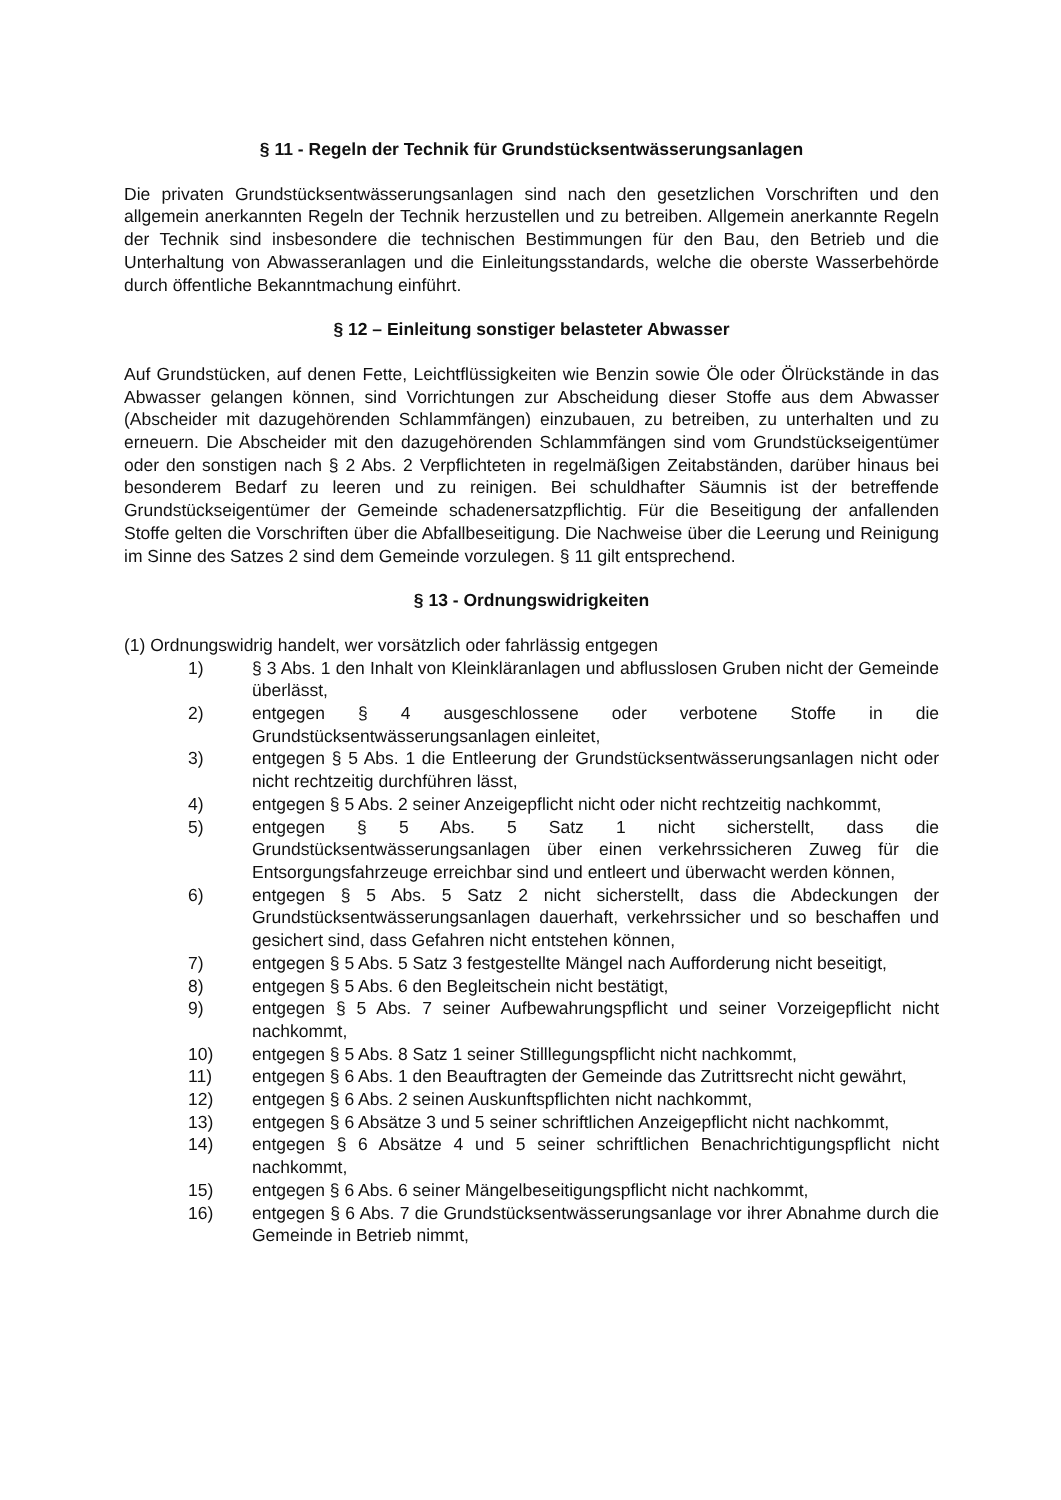§ 11 - Regeln der Technik für Grundstücksentwässerungsanlagen
Die privaten Grundstücksentwässerungsanlagen sind nach den gesetzlichen Vorschriften und den allgemein anerkannten Regeln der Technik herzustellen und zu betreiben. Allgemein anerkannte Regeln der Technik sind insbesondere die technischen Bestimmungen für den Bau, den Betrieb und die Unterhaltung von Abwasseranlagen und die Einleitungsstandards, welche die oberste Wasserbehörde durch öffentliche Bekanntmachung einführt.
§ 12 – Einleitung sonstiger belasteter Abwasser
Auf Grundstücken, auf denen Fette, Leichtflüssigkeiten wie Benzin sowie Öle oder Ölrückstände in das Abwasser gelangen können, sind Vorrichtungen zur Abscheidung dieser Stoffe aus dem Abwasser (Abscheider mit dazugehörenden Schlammfängen) einzubauen, zu betreiben, zu unterhalten und zu erneuern. Die Abscheider mit den dazugehörenden Schlammfängen sind vom Grundstückseigentümer oder den sonstigen nach § 2 Abs. 2 Verpflichteten in regelmäßigen Zeitabständen, darüber hinaus bei besonderem Bedarf zu leeren und zu reinigen. Bei schuldhafter Säumnis ist der betreffende Grundstückseigentümer der Gemeinde schadenersatzpflichtig. Für die Beseitigung der anfallenden Stoffe gelten die Vorschriften über die Abfallbeseitigung. Die Nachweise über die Leerung und Reinigung im Sinne des Satzes 2 sind dem Gemeinde vorzulegen. § 11 gilt entsprechend.
§ 13 - Ordnungswidrigkeiten
(1) Ordnungswidrig handelt, wer vorsätzlich oder fahrlässig entgegen
1) § 3 Abs. 1 den Inhalt von Kleinkläranlagen und abflusslosen Gruben nicht der Gemeinde überlässt,
2) entgegen § 4 ausgeschlossene oder verbotene Stoffe in die Grundstücksentwässerungsanlagen einleitet,
3) entgegen § 5 Abs. 1 die Entleerung der Grundstücksentwässerungsanlagen nicht oder nicht rechtzeitig durchführen lässt,
4) entgegen § 5 Abs. 2 seiner Anzeigepflicht nicht oder nicht rechtzeitig nachkommt,
5) entgegen § 5 Abs. 5 Satz 1 nicht sicherstellt, dass die Grundstücksentwässerungsanlagen über einen verkehrssicheren Zuweg für die Entsorgungsfahrzeuge erreichbar sind und entleert und überwacht werden können,
6) entgegen § 5 Abs. 5 Satz 2 nicht sicherstellt, dass die Abdeckungen der Grundstücksentwässerungsanlagen dauerhaft, verkehrssicher und so beschaffen und gesichert sind, dass Gefahren nicht entstehen können,
7) entgegen § 5 Abs. 5 Satz 3 festgestellte Mängel nach Aufforderung nicht beseitigt,
8) entgegen § 5 Abs. 6 den Begleitschein nicht bestätigt,
9) entgegen § 5 Abs. 7 seiner Aufbewahrungspflicht und seiner Vorzeigepflicht nicht nachkommt,
10) entgegen § 5 Abs. 8 Satz 1 seiner Stilllegungspflicht nicht nachkommt,
11) entgegen § 6 Abs. 1 den Beauftragten der Gemeinde das Zutrittsrecht nicht gewährt,
12) entgegen § 6 Abs. 2 seinen Auskunftspflichten nicht nachkommt,
13) entgegen § 6 Absätze 3 und 5 seiner schriftlichen Anzeigepflicht nicht nachkommt,
14) entgegen § 6 Absätze 4 und 5 seiner schriftlichen Benachrichtigungspflicht nicht nachkommt,
15) entgegen § 6 Abs. 6 seiner Mängelbeseitigungspflicht nicht nachkommt,
16) entgegen § 6 Abs. 7 die Grundstücksentwässerungsanlage vor ihrer Abnahme durch die Gemeinde in Betrieb nimmt,